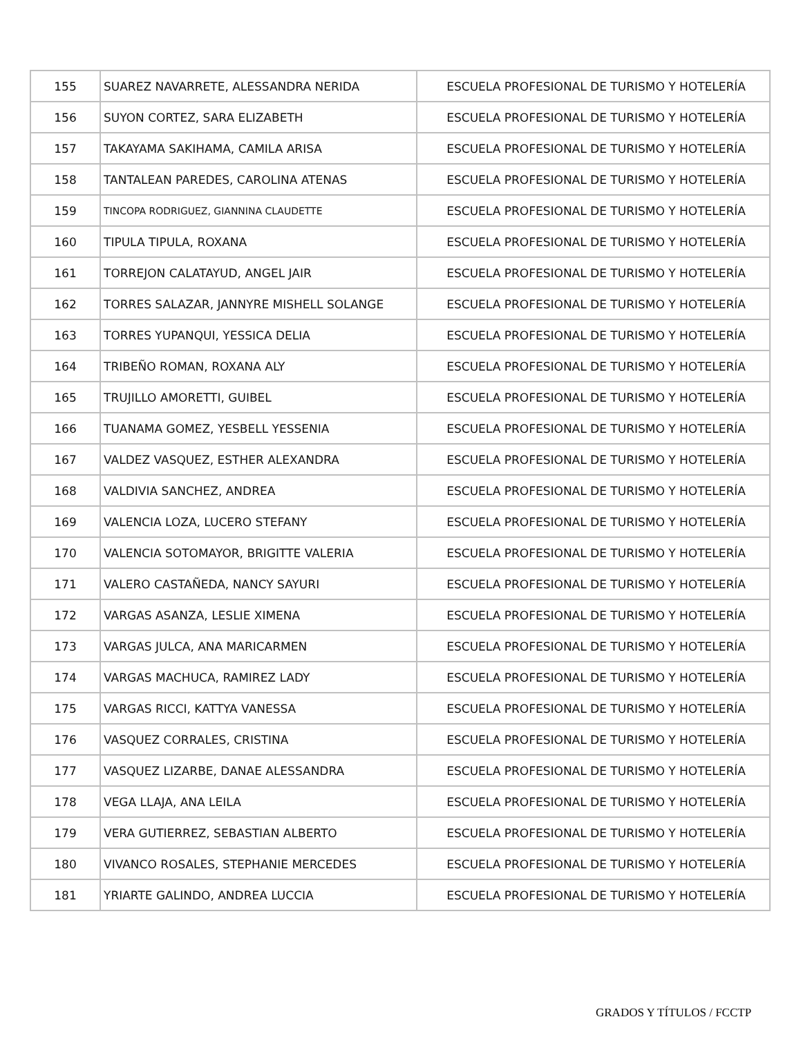| 155 | SUAREZ NAVARRETE, ALESSANDRA NERIDA | ESCUELA PROFESIONAL DE TURISMO Y HOTELERÍA |
| 156 | SUYON CORTEZ, SARA ELIZABETH | ESCUELA PROFESIONAL DE TURISMO Y HOTELERÍA |
| 157 | TAKAYAMA SAKIHAMA, CAMILA ARISA | ESCUELA PROFESIONAL DE TURISMO Y HOTELERÍA |
| 158 | TANTALEAN PAREDES, CAROLINA ATENAS | ESCUELA PROFESIONAL DE TURISMO Y HOTELERÍA |
| 159 | TINCOPA RODRIGUEZ, GIANNINA CLAUDETTE | ESCUELA PROFESIONAL DE TURISMO Y HOTELERÍA |
| 160 | TIPULA TIPULA, ROXANA | ESCUELA PROFESIONAL DE TURISMO Y HOTELERÍA |
| 161 | TORREJON CALATAYUD, ANGEL JAIR | ESCUELA PROFESIONAL DE TURISMO Y HOTELERÍA |
| 162 | TORRES SALAZAR, JANNYRE MISHELL SOLANGE | ESCUELA PROFESIONAL DE TURISMO Y HOTELERÍA |
| 163 | TORRES YUPANQUI, YESSICA DELIA | ESCUELA PROFESIONAL DE TURISMO Y HOTELERÍA |
| 164 | TRIBEÑO ROMAN, ROXANA ALY | ESCUELA PROFESIONAL DE TURISMO Y HOTELERÍA |
| 165 | TRUJILLO AMORETTI, GUIBEL | ESCUELA PROFESIONAL DE TURISMO Y HOTELERÍA |
| 166 | TUANAMA GOMEZ, YESBELL YESSENIA | ESCUELA PROFESIONAL DE TURISMO Y HOTELERÍA |
| 167 | VALDEZ VASQUEZ, ESTHER ALEXANDRA | ESCUELA PROFESIONAL DE TURISMO Y HOTELERÍA |
| 168 | VALDIVIA SANCHEZ, ANDREA | ESCUELA PROFESIONAL DE TURISMO Y HOTELERÍA |
| 169 | VALENCIA LOZA, LUCERO STEFANY | ESCUELA PROFESIONAL DE TURISMO Y HOTELERÍA |
| 170 | VALENCIA SOTOMAYOR, BRIGITTE VALERIA | ESCUELA PROFESIONAL DE TURISMO Y HOTELERÍA |
| 171 | VALERO CASTAÑEDA, NANCY SAYURI | ESCUELA PROFESIONAL DE TURISMO Y HOTELERÍA |
| 172 | VARGAS ASANZA, LESLIE XIMENA | ESCUELA PROFESIONAL DE TURISMO Y HOTELERÍA |
| 173 | VARGAS JULCA, ANA MARICARMEN | ESCUELA PROFESIONAL DE TURISMO Y HOTELERÍA |
| 174 | VARGAS MACHUCA, RAMIREZ LADY | ESCUELA PROFESIONAL DE TURISMO Y HOTELERÍA |
| 175 | VARGAS RICCI, KATTYA VANESSA | ESCUELA PROFESIONAL DE TURISMO Y HOTELERÍA |
| 176 | VASQUEZ CORRALES, CRISTINA | ESCUELA PROFESIONAL DE TURISMO Y HOTELERÍA |
| 177 | VASQUEZ LIZARBE, DANAE ALESSANDRA | ESCUELA PROFESIONAL DE TURISMO Y HOTELERÍA |
| 178 | VEGA LLAJA, ANA LEILA | ESCUELA PROFESIONAL DE TURISMO Y HOTELERÍA |
| 179 | VERA GUTIERREZ, SEBASTIAN ALBERTO | ESCUELA PROFESIONAL DE TURISMO Y HOTELERÍA |
| 180 | VIVANCO ROSALES, STEPHANIE MERCEDES | ESCUELA PROFESIONAL DE TURISMO Y HOTELERÍA |
| 181 | YRIARTE GALINDO, ANDREA LUCCIA | ESCUELA PROFESIONAL DE TURISMO Y HOTELERÍA |
GRADOS Y TÍTULOS / FCCTP